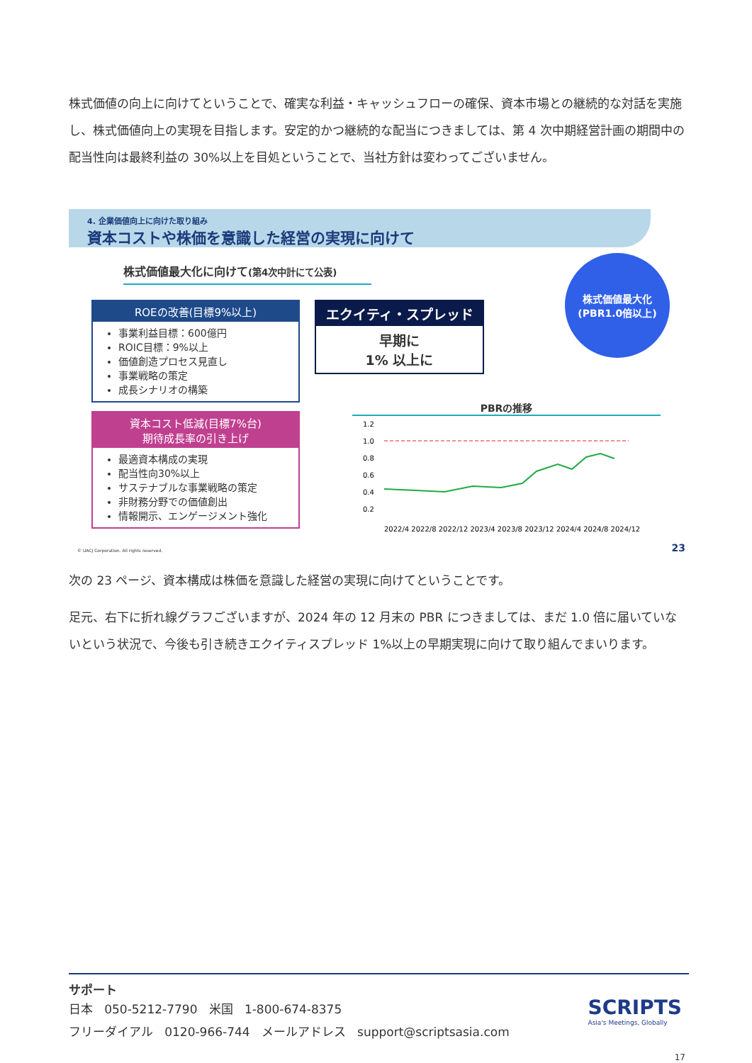株式価値の向上に向けてということで、確実な利益・キャッシュフローの確保、資本市場との継続的な対話を実施し、株式価値向上の実現を目指します。安定的かつ継続的な配当につきましては、第 4 次中期経営計画の期間中の配当性向は最終利益の 30%以上を目処ということで、当社方針は変わってございません。
4. 企業価値向上に向けた取り組み
資本コストや株価を意識した経営の実現に向けて
株式価値最大化に向けて(第4次中計にて公表)
ROEの改善(目標9%以上)
事業利益目標：600億円
ROIC目標：9%以上
価値創造プロセス見直し
事業戦略の策定
成長シナリオの構築
資本コスト低減(目標7%台)
期待成長率の引き上げ
最適資本構成の実現
配当性向30%以上
サステナブルな事業戦略の策定
非財務分野での価値創出
情報開示、エンゲージメント強化
エクイティ・スプレッド
早期に
1% 以上に
株式価値最大化
(PBR1.0倍以上)
PBRの推移
1.2
1.0
0.8
0.6
0.4
0.2
2022/4 2022/8 2022/12 2023/4 2023/8 2023/12 2024/4 2024/8 2024/12
© UACJ Corporation. All rights reserved.
23
次の 23 ページ、資本構成は株価を意識した経営の実現に向けてということです。
足元、右下に折れ線グラフございますが、2024 年の 12 月末の PBR につきましては、まだ 1.0 倍に届いていないという状況で、今後も引き続きエクイティスプレッド 1%以上の早期実現に向けて取り組んでまいります。
サポート
日本 050-5212-7790 米国 1-800-674-8375
フリーダイアル 0120-966-744 メールアドレス support@scriptsasia.com
SCRIPTS
Asia's Meetings, Globally
17